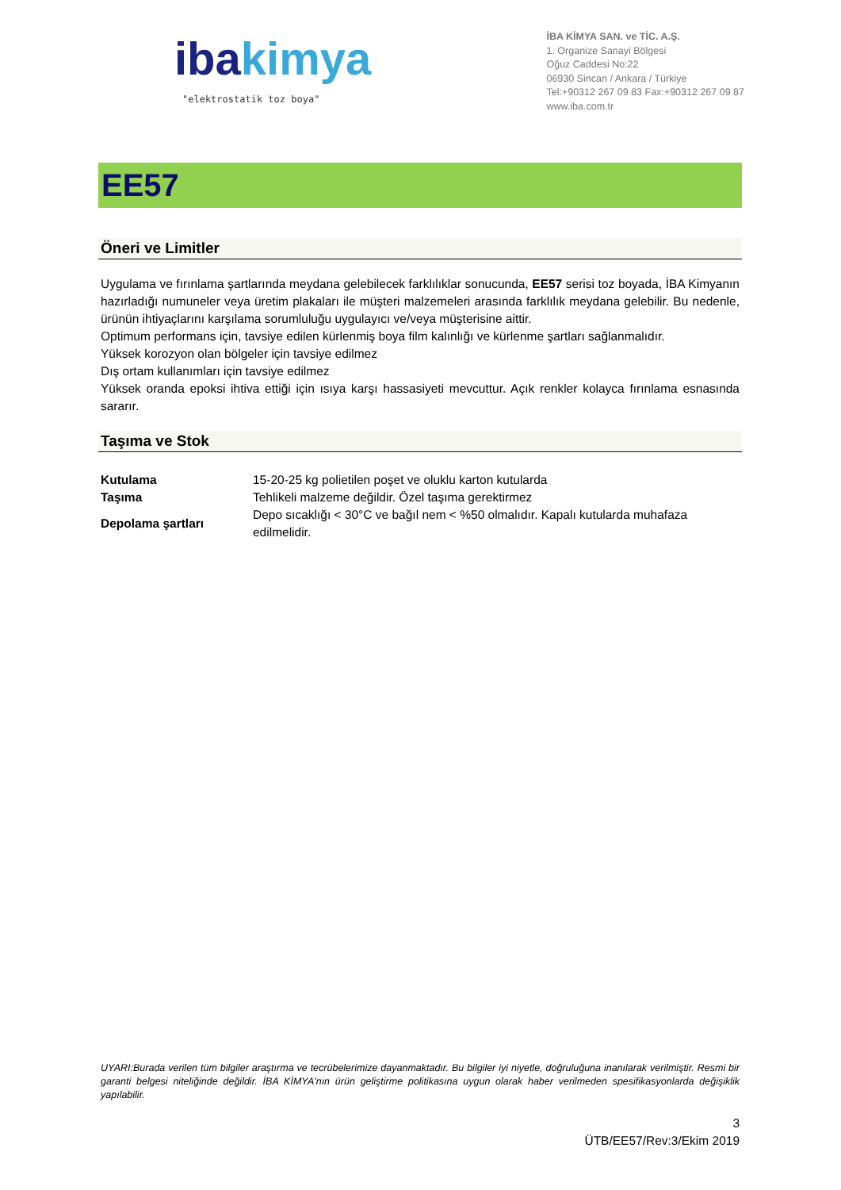ibakimya
"elektrostatik toz boya"
İBA KİMYA SAN. ve TİC. A.Ş.
1. Organize Sanayi Bölgesi
Oğuz Caddesi No:22
06930 Sincan / Ankara / Türkiye
Tel:+90312 267 09 83 Fax:+90312 267 09 87
www.iba.com.tr
EE57
Öneri ve Limitler
Uygulama ve fırınlama şartlarında meydana gelebilecek farklılıklar sonucunda, EE57 serisi toz boyada, İBA Kimyanın hazırladığı numuneler veya üretim plakaları ile müşteri malzemeleri arasında farklılık meydana gelebilir. Bu nedenle, ürünün ihtiyaçlarını karşılama sorumluluğu uygulayıcı ve/veya müşterisine aittir.
Optimum performans için, tavsiye edilen kürlenmiş boya film kalınlığı ve kürlenme şartları sağlanmalıdır.
Yüksek korozyon olan bölgeler için tavsiye edilmez
Dış ortam kullanımları için tavsiye edilmez
Yüksek oranda epoksi ihtiva ettiği için ısıya karşı hassasiyeti mevcuttur. Açık renkler kolayca fırınlama esnasında sararır.
Taşıma ve Stok
| Kutulama | 15-20-25 kg polietilen poşet ve oluklu karton kutularda |
| Taşıma | Tehlikeli malzeme değildir. Özel taşıma gerektirmez |
| Depolama şartları | Depo sıcaklığı < 30°C ve bağıl nem < %50 olmalıdır. Kapalı kutularda muhafaza edilmelidir. |
UYARI:Burada verilen tüm bilgiler araştırma ve tecrübelerimize dayanmaktadır. Bu bilgiler iyi niyetle, doğruluğuna inanılarak verilmiştir. Resmi bir garanti belgesi niteliğinde değildir. İBA KİMYA'nın ürün geliştirme politikasına uygun olarak haber verilmeden spesifikasyonlarda değişiklik yapılabilir.
3
ÜTB/EE57/Rev:3/Ekim 2019